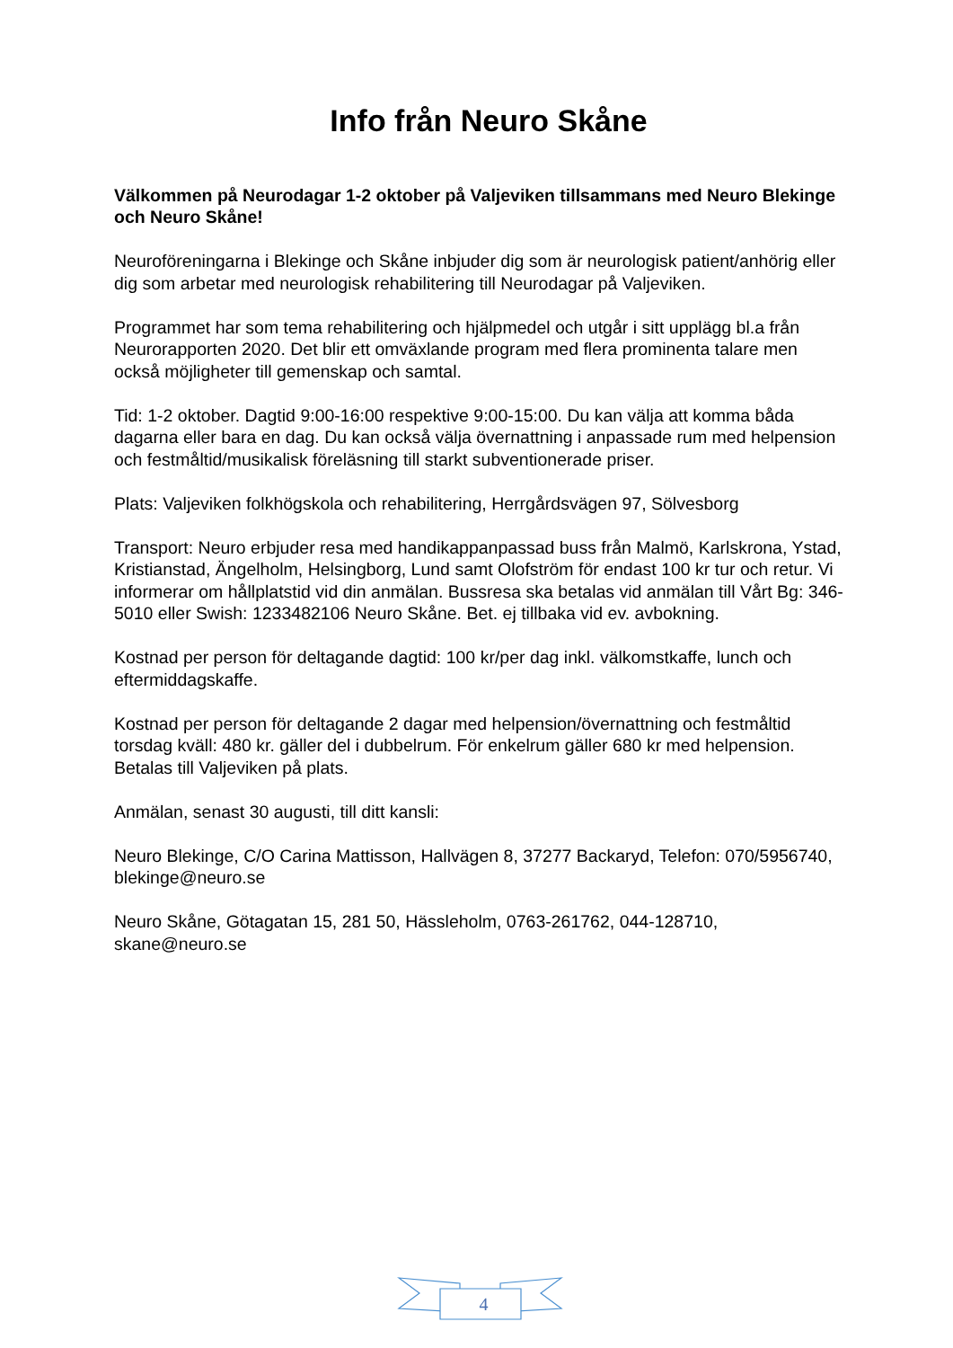Info från Neuro Skåne
Välkommen på Neurodagar 1-2 oktober på Valjeviken tillsammans med Neuro Blekinge och Neuro Skåne!
Neuroföreningarna i Blekinge och Skåne inbjuder dig som är neurologisk patient/anhörig eller dig som arbetar med neurologisk rehabilitering till Neurodagar på Valjeviken.
Programmet har som tema rehabilitering och hjälpmedel och utgår i sitt upplägg bl.a från Neurorapporten 2020. Det blir ett omväxlande program med flera prominenta talare men också möjligheter till gemenskap och samtal.
Tid: 1-2 oktober. Dagtid 9:00-16:00 respektive 9:00-15:00. Du kan välja att komma båda dagarna eller bara en dag. Du kan också välja övernattning i anpassade rum med helpension och festmåltid/musikalisk föreläsning till starkt subventionerade priser.
Plats: Valjeviken folkhögskola och rehabilitering, Herrgårdsvägen 97, Sölvesborg
Transport: Neuro erbjuder resa med handikappanpassad buss från Malmö, Karlskrona, Ystad, Kristianstad, Ängelholm, Helsingborg, Lund samt Olofström för endast 100 kr tur och retur. Vi informerar om hållplatstid vid din anmälan. Bussresa ska betalas vid anmälan till Vårt Bg: 346-5010 eller Swish: 1233482106 Neuro Skåne. Bet. ej tillbaka vid ev. avbokning.
Kostnad per person för deltagande dagtid: 100 kr/per dag inkl. välkomstkaffe, lunch och eftermiddagskaffe.
Kostnad per person för deltagande 2 dagar med helpension/övernattning och festmåltid torsdag kväll: 480 kr. gäller del i dubbelrum. För enkelrum gäller 680 kr med helpension. Betalas till Valjeviken på plats.
Anmälan, senast 30 augusti, till ditt kansli:
Neuro Blekinge, C/O Carina Mattisson, Hallvägen 8, 37277 Backaryd, Telefon: 070/5956740, blekinge@neuro.se
Neuro Skåne, Götagatan 15, 281 50, Hässleholm, 0763-261762, 044-128710, skane@neuro.se
4